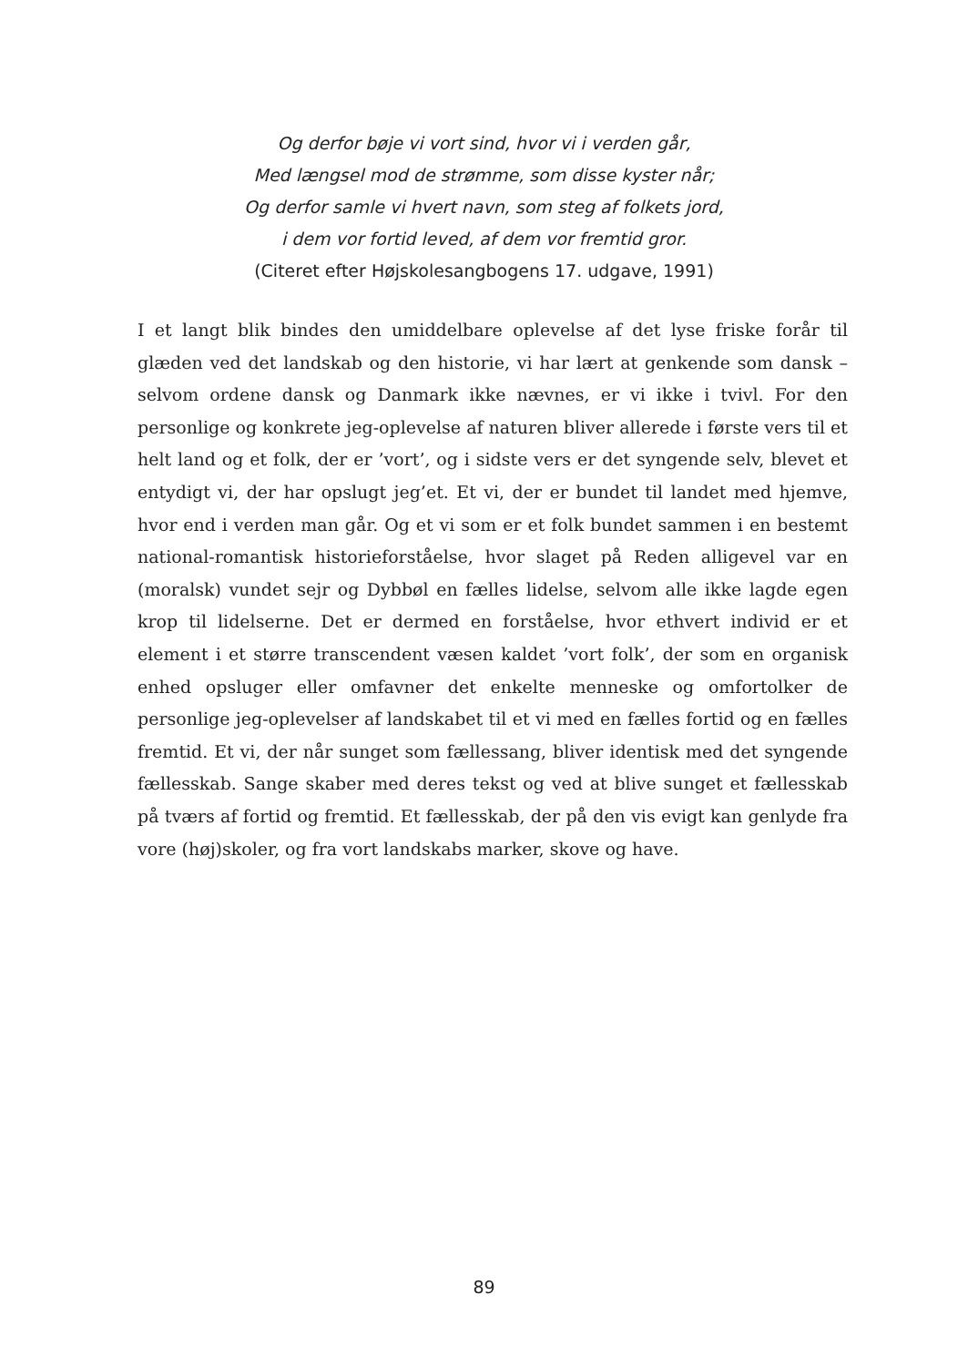Og derfor bøje vi vort sind, hvor vi i verden går,
Med længsel mod de strømme, som disse kyster når;
Og derfor samle vi hvert navn, som steg af folkets jord,
i dem vor fortid leved, af dem vor fremtid gror.
(Citeret efter Højskolesangbogens 17. udgave, 1991)
I et langt blik bindes den umiddelbare oplevelse af det lyse friske forår til glæden ved det landskab og den historie, vi har lært at genkende som dansk – selvom ordene dansk og Danmark ikke nævnes, er vi ikke i tvivl. For den personlige og konkrete jeg-oplevelse af naturen bliver allerede i første vers til et helt land og et folk, der er ’vort’, og i sidste vers er det syngende selv, blevet et entydigt vi, der har opslugt jeg’et. Et vi, der er bundet til landet med hjemve, hvor end i verden man går. Og et vi som er et folk bundet sammen i en bestemt national-romantisk historieforståelse, hvor slaget på Reden alligevel var en (moralsk) vundet sejr og Dybbøl en fælles lidelse, selvom alle ikke lagde egen krop til lidelserne. Det er dermed en forståelse, hvor ethvert individ er et element i et større transcendent væsen kaldet ’vort folk’, der som en organisk enhed opsluger eller omfavner det enkelte menneske og omfortolker de personlige jeg-oplevelser af landskabet til et vi med en fælles fortid og en fælles fremtid. Et vi, der når sunget som fællessang, bliver identisk med det syngende fællesskab. Sange skaber med deres tekst og ved at blive sunget et fællesskab på tværs af fortid og fremtid. Et fællesskab, der på den vis evigt kan genlyde fra vore (høj)skoler, og fra vort landskabs marker, skove og have.
89